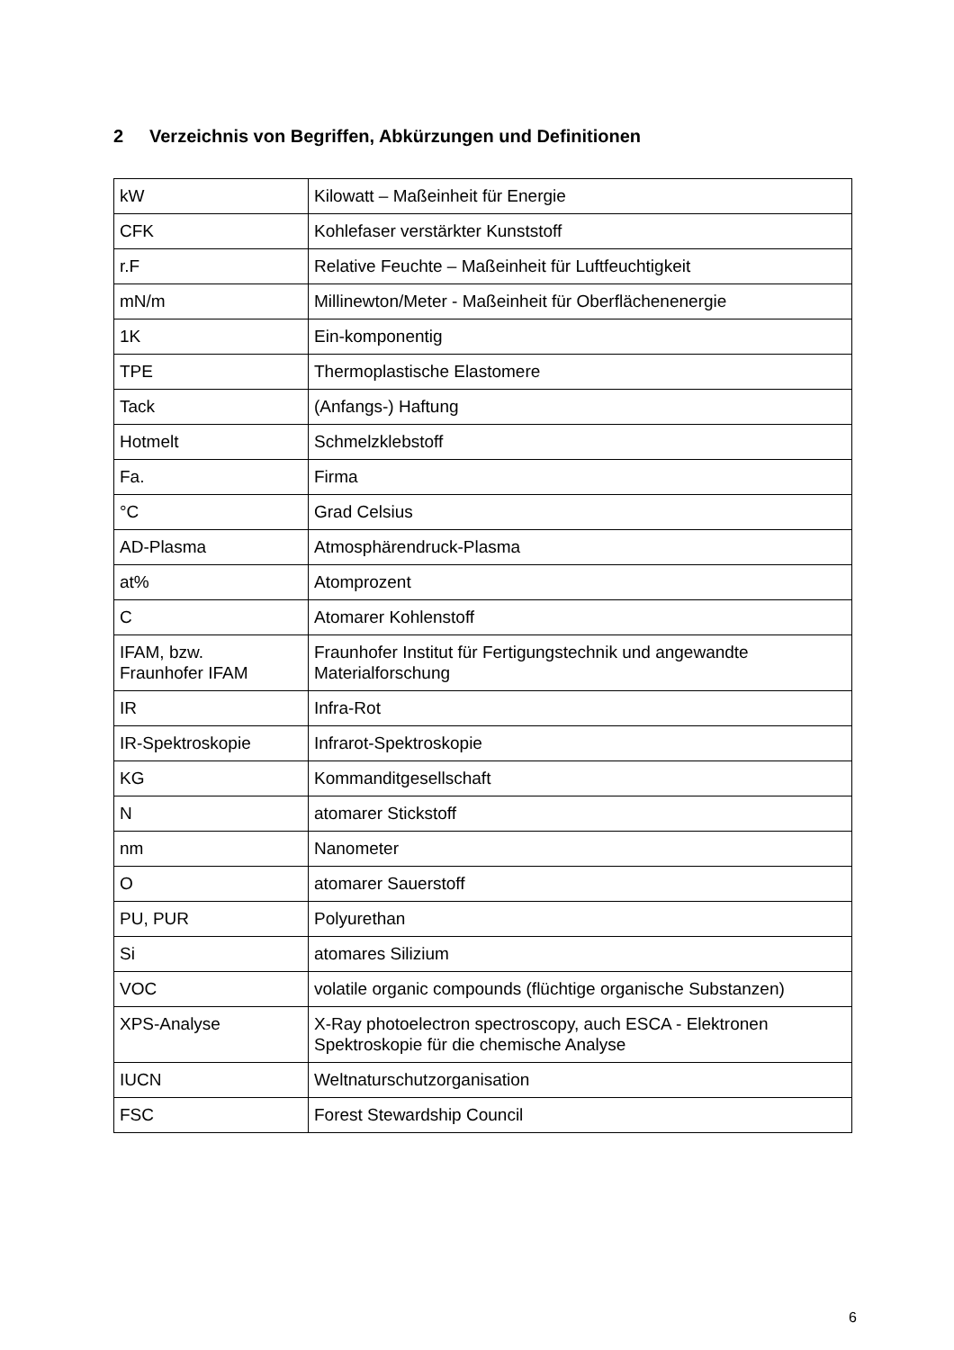2 Verzeichnis von Begriffen, Abkürzungen und Definitionen
| kW | Kilowatt – Maßeinheit für Energie |
| CFK | Kohlefaser verstärkter Kunststoff |
| r.F | Relative Feuchte – Maßeinheit für Luftfeuchtigkeit |
| mN/m | Millinewton/Meter - Maßeinheit für Oberflächenenergie |
| 1K | Ein-komponentig |
| TPE | Thermoplastische Elastomere |
| Tack | (Anfangs-) Haftung |
| Hotmelt | Schmelzklebstoff |
| Fa. | Firma |
| °C | Grad Celsius |
| AD-Plasma | Atmosphärendruck-Plasma |
| at% | Atomprozent |
| C | Atomarer Kohlenstoff |
| IFAM, bzw. Fraunhofer IFAM | Fraunhofer Institut für Fertigungstechnik und angewandte Materialforschung |
| IR | Infra-Rot |
| IR-Spektroskopie | Infrarot-Spektroskopie |
| KG | Kommanditgesellschaft |
| N | atomarer Stickstoff |
| nm | Nanometer |
| O | atomarer Sauerstoff |
| PU, PUR | Polyurethan |
| Si | atomares Silizium |
| VOC | volatile organic compounds (flüchtige organische Substanzen) |
| XPS-Analyse | X-Ray photoelectron spectroscopy, auch ESCA - Elektronen Spektroskopie für die chemische Analyse |
| IUCN | Weltnaturschutzorganisation |
| FSC | Forest Stewardship Council |
6